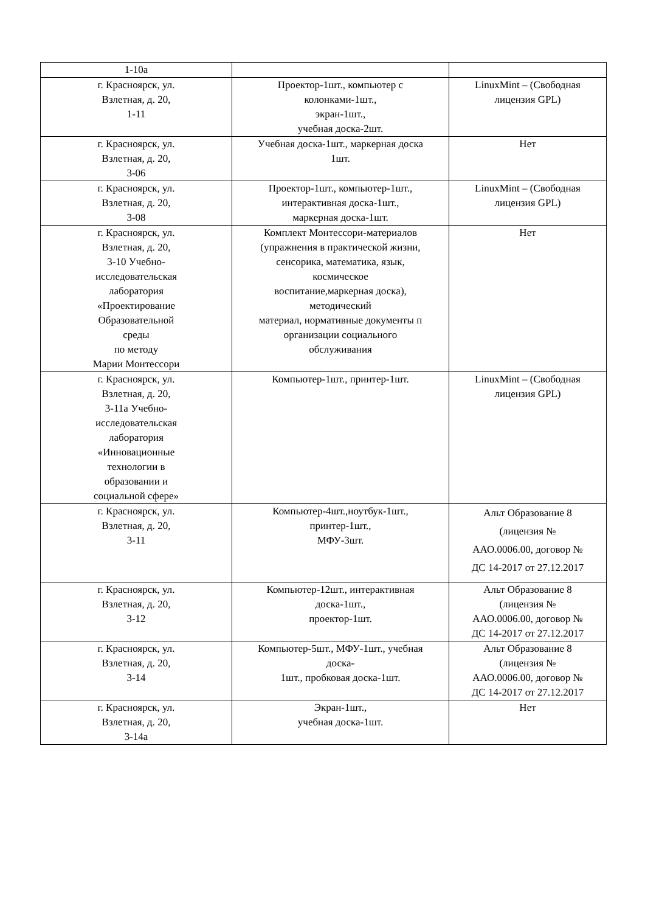| 1-10а | | |
| г. Красноярск, ул. Взлетная, д. 20, 1-11 | Проектор-1шт., компьютер с колонками-1шт., экран-1шт., учебная доска-2шт. | LinuxMint – (Свободная лицензия GPL) |
| г. Красноярск, ул. Взлетная, д. 20, 3-06 | Учебная доска-1шт., маркерная доска 1шт. | Нет |
| г. Красноярск, ул. Взлетная, д. 20, 3-08 | Проектор-1шт., компьютер-1шт., интерактивная доска-1шт., маркерная доска-1шт. | LinuxMint – (Свободная лицензия GPL) |
| г. Красноярск, ул. Взлетная, д. 20, 3-10 Учебно- исследовательская лаборатория «Проектирование Образовательной среды по методу Марии Монтессори | Комплект Монтессори-материалов (упражнения в практической жизни, сенсорика, математика, язык, космическое воспитание,маркерная доска), методический материал, нормативные документы п организации социального обслуживания | Нет |
| г. Красноярск, ул. Взлетная, д. 20, 3-11а Учебно- исследовательская лаборатория «Инновационные технологии в образовании и социальной сфере» | Компьютер-1шт., принтер-1шт. | LinuxMint – (Свободная лицензия GPL) |
| г. Красноярск, ул. Взлетная, д. 20, 3-11 | Компьютер-4шт.,ноутбук-1шт., принтер-1шт., МФУ-3шт. | Альт Образование 8 (лицензия № ААО.0006.00, договор № ДС 14-2017 от 27.12.2017 |
| г. Красноярск, ул. Взлетная, д. 20, 3-12 | Компьютер-12шт., интерактивная доска-1шт., проектор-1шт. | Альт Образование 8 (лицензия № ААО.0006.00, договор № ДС 14-2017 от 27.12.2017 |
| г. Красноярск, ул. Взлетная, д. 20, 3-14 | Компьютер-5шт., МФУ-1шт., учебная доска- 1шт., пробковая доска-1шт. | Альт Образование 8 (лицензия № ААО.0006.00, договор № ДС 14-2017 от 27.12.2017 |
| г. Красноярск, ул. Взлетная, д. 20, 3-14а | Экран-1шт., учебная доска-1шт. | Нет |